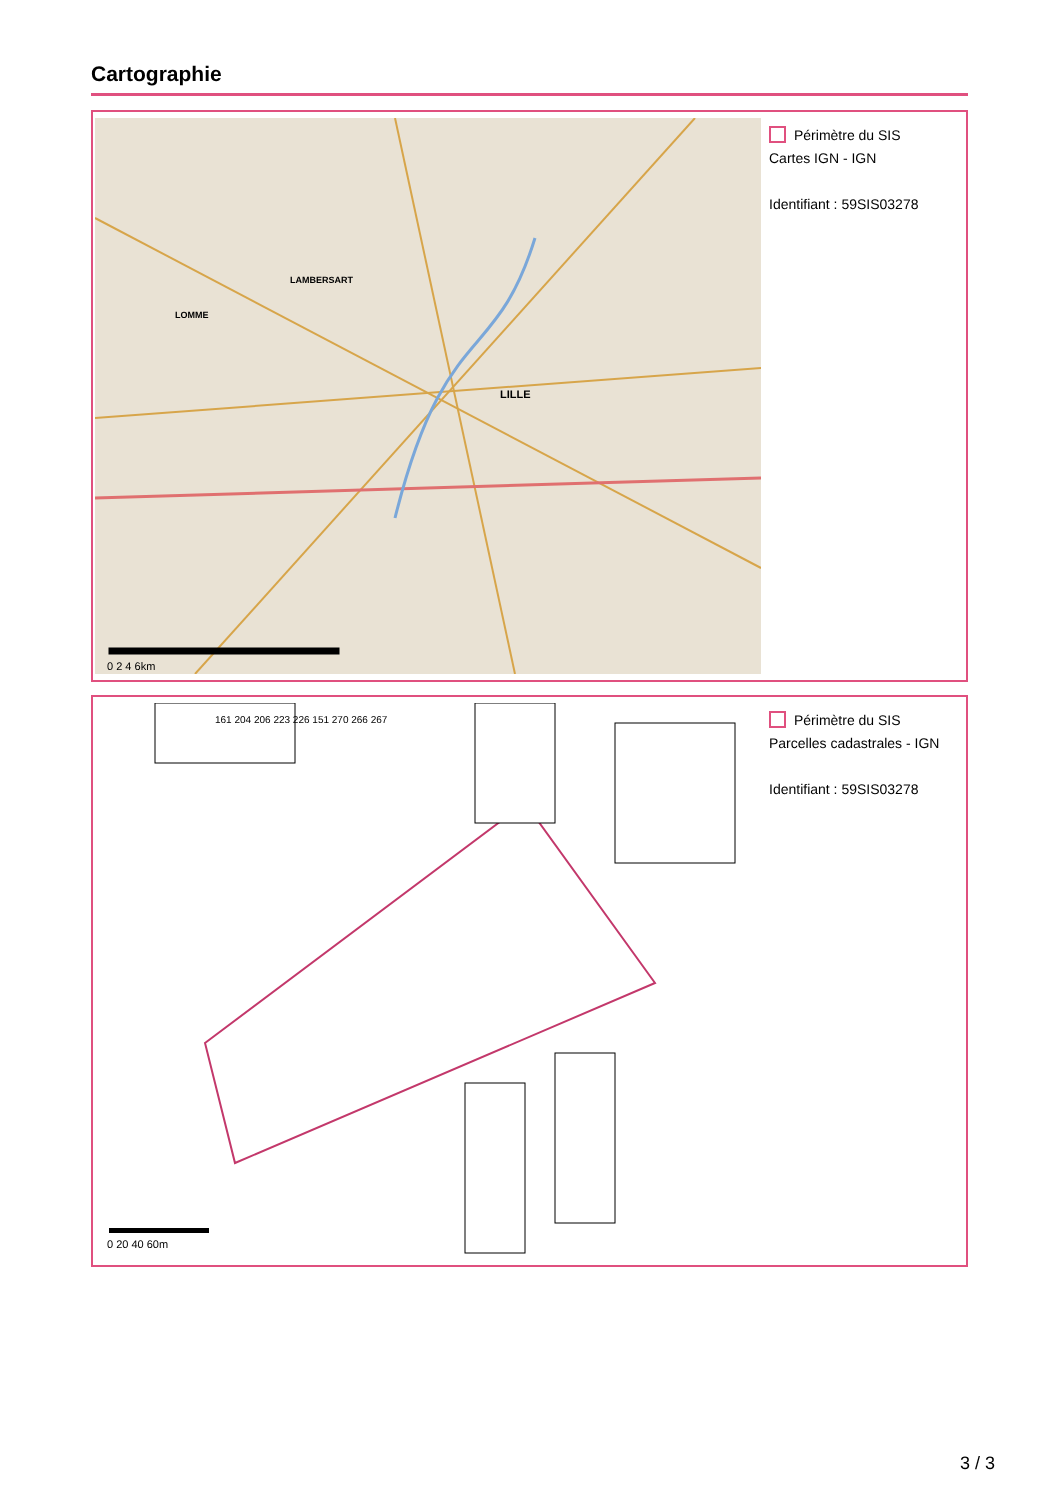Cartographie
LILLE
LAMBERSART
LOMME
0 2 4 6km
Périmètre du SIS
Cartes IGN - IGN
Identifiant : 59SIS03278
161 204 206 223 226 151 270 266 267
0 20 40 60m
Périmètre du SIS
Parcelles cadastrales - IGN
Identifiant : 59SIS03278
3 / 3